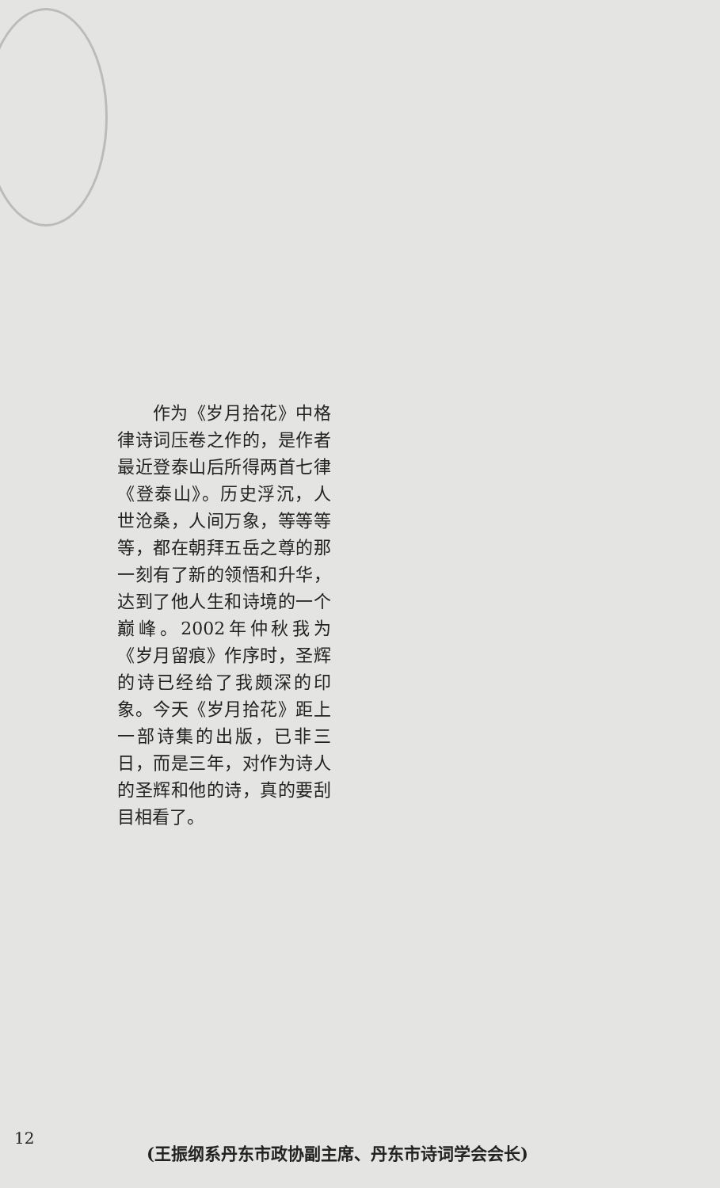作为《岁月拾花》中格律诗词压卷之作的，是作者最近登泰山后所得两首七律《登泰山》。历史浮沉，人世沧桑，人间万象，等等等等，都在朝拜五岳之尊的那一刻有了新的领悟和升华，达到了他人生和诗境的一个巅峰。2002年仲秋我为《岁月留痕》作序时，圣辉的诗已经给了我颇深的印象。今天《岁月拾花》距上一部诗集的出版，已非三日，而是三年，对作为诗人的圣辉和他的诗，真的要刮目相看了。
12
(王振纲系丹东市政协副主席、丹东市诗词学会会长)